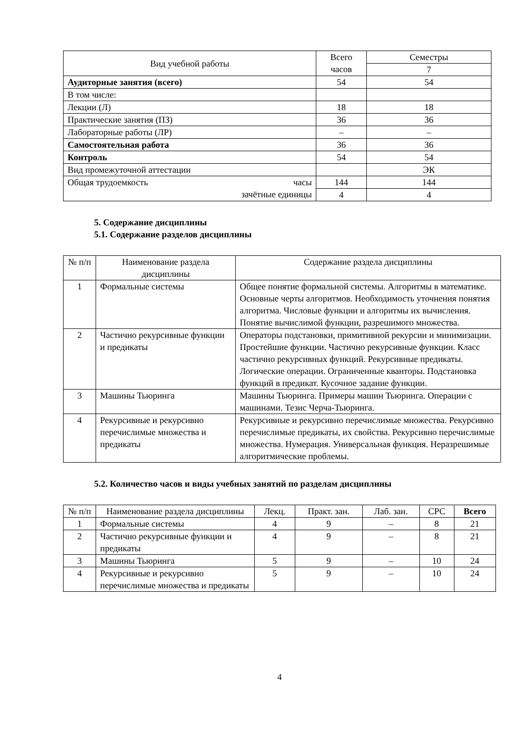| Вид учебной работы | Всего часов | Семестры |
| --- | --- | --- |
| | | 7 |
| Аудиторные занятия (всего) | 54 | 54 |
| В том числе: | | |
| Лекции (Л) | 18 | 18 |
| Практические занятия (ПЗ) | 36 | 36 |
| Лабораторные работы (ЛР) | – | – |
| Самостоятельная работа | 36 | 36 |
| Контроль | 54 | 54 |
| Вид промежуточной аттестации | | ЭК |
| Общая трудоемкость часы зачётные единицы | 144 | 144 |
| | 4 | 4 |
5. Содержание дисциплины
5.1. Содержание разделов дисциплины
| № п/п | Наименование раздела дисциплины | Содержание раздела дисциплины |
| --- | --- | --- |
| 1 | Формальные системы | Общее понятие формальной системы. Алгоритмы в математике. Основные черты алгоритмов. Необходимость уточнения понятия алгоритма. Числовые функции и алгоритмы их вычисления. Понятие вычислимой функции, разрешимого множества. |
| 2 | Частично рекурсивные функции и предикаты | Операторы подстановки, примитивной рекурсии и минимизации. Простейшие функции. Частично рекурсивные функции. Класс частично рекурсивных функций. Рекурсивные предикаты. Логические операции. Ограниченные кванторы. Подстановка функций в предикат. Кусочное задание функции. |
| 3 | Машины Тьюринга | Машины Тьюринга. Примеры машин Тьюринга. Операции с машинами. Тезис Черча-Тьюринга. |
| 4 | Рекурсивные и рекурсивно перечислимые множества и предикаты | Рекурсивные и рекурсивно перечислимые множества. Рекурсивно перечислимые предикаты, их свойства. Рекурсивно перечислимые множества. Нумерация. Универсальная функция. Неразрешимые алгоритмические проблемы. |
5.2. Количество часов и виды учебных занятий по разделам дисциплины
| № п/п | Наименование раздела дисциплины | Лекц. | Практ. зан. | Лаб. зан. | СРС | Всего |
| --- | --- | --- | --- | --- | --- | --- |
| 1 | Формальные системы | 4 | 9 | – | 8 | 21 |
| 2 | Частично рекурсивные функции и предикаты | 4 | 9 | – | 8 | 21 |
| 3 | Машины Тьюринга | 5 | 9 | – | 10 | 24 |
| 4 | Рекурсивные и рекурсивно перечислимые множества и предикаты | 5 | 9 | – | 10 | 24 |
4